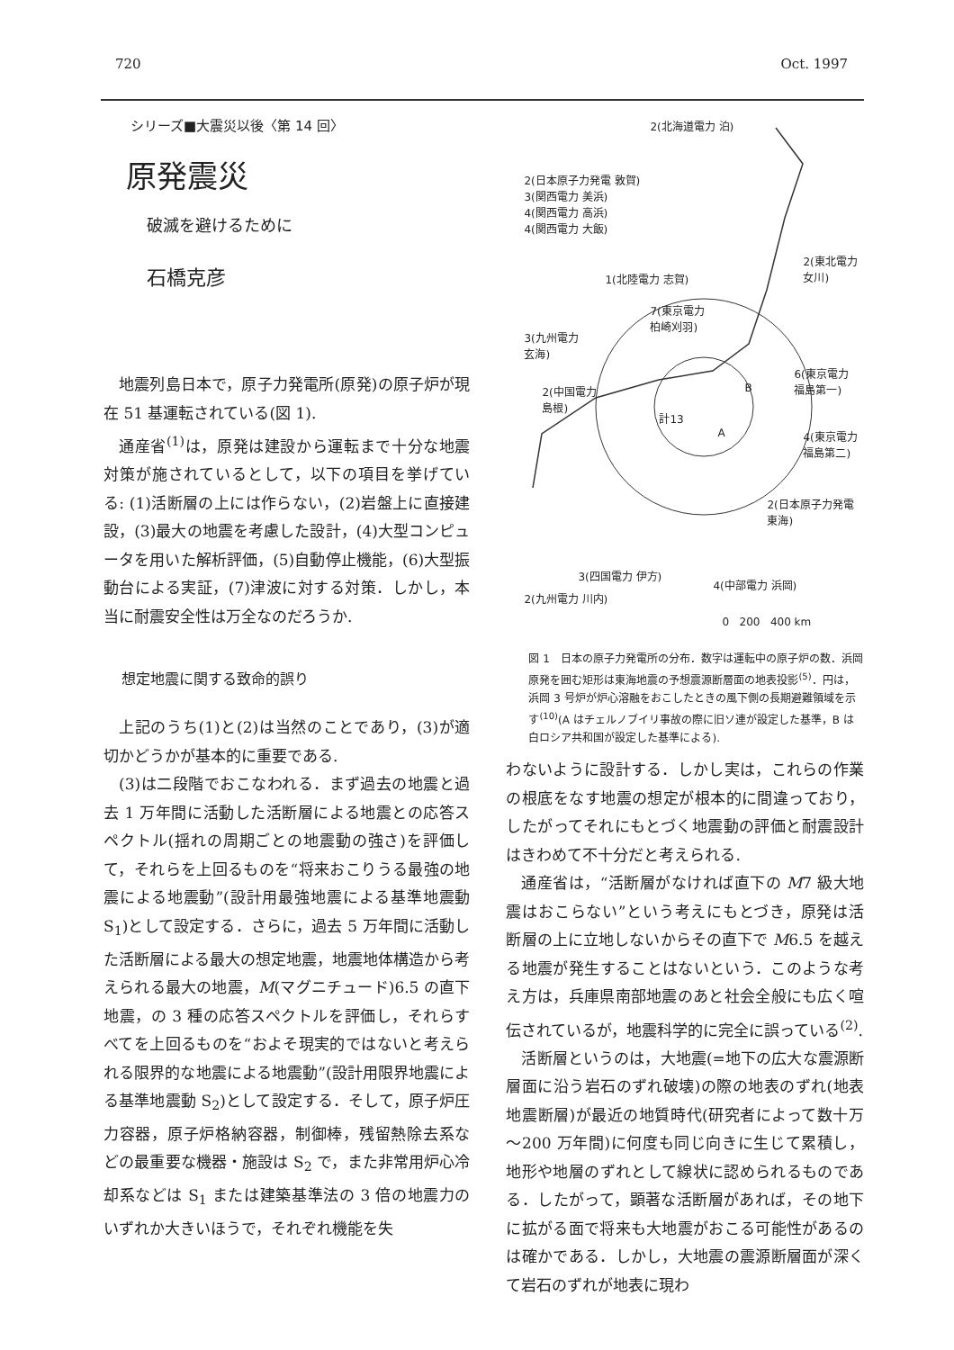720 Oct. 1997
シリーズ■大震災以後〈第 14 回〉
原発震災
破滅を避けるために
石橋克彦
地震列島日本で，原子力発電所(原発)の原子炉が現在 51 基運転されている(図 1).
通産省<sup>(1)</sup>は，原発は建設から運転まで十分な地震対策が施されているとして，以下の項目を挙げている: (1)活断層の上には作らない，(2)岩盤上に直接建設，(3)最大の地震を考慮した設計，(4)大型コンピュータを用いた解析評価，(5)自動停止機能，(6)大型振動台による実証，(7)津波に対する対策．しかし，本当に耐震安全性は万全なのだろうか.
想定地震に関する致命的誤り
上記のうち(1)と(2)は当然のことであり，(3)が適切かどうかが基本的に重要である.
(3)は二段階でおこなわれる．まず過去の地震と過去 1 万年間に活動した活断層による地震との応答スペクトル(揺れの周期ごとの地震動の強さ)を評価して，それらを上回るものを“将来おこりうる最強の地震による地震動”(設計用最強地震による基準地震動 S<sub>1</sub>)として設定する．さらに，過去 5 万年間に活動した活断層による最大の想定地震，地震地体構造から考えられる最大の地震，M(マグニチュード)6.5 の直下地震，の 3 種の応答スペクトルを評価し，それらすべてを上回るものを“およそ現実的ではないと考えられる限界的な地震による地震動”(設計用限界地震による基準地震動 S<sub>2</sub>)として設定する．そして，原子炉圧力容器，原子炉格納容器，制御棒，残留熱除去系などの最重要な機器・施設は S<sub>2</sub> で，また非常用炉心冷却系などは S<sub>1</sub> または建築基準法の 3 倍の地震力のいずれか大きいほうで，それぞれ機能を失
2(北海道電力 泊)
2(日本原子力発電 敦賀)
3(関西電力 美浜)
4(関西電力 高浜)
4(関西電力 大飯)
2(東北電力
女川)
1(北陸電力 志賀)
7(東京電力
柏崎刈羽)
3(九州電力
玄海)
6(東京電力
福島第一)
2(中国電力
島根)
B
計13
A
4(東京電力
福島第二)
2(日本原子力発電
東海)
3(四国電力 伊方)
2(九州電力 川内)
4(中部電力 浜岡)
0 200 400 km
図 1　日本の原子力発電所の分布．数字は運転中の原子炉の数．浜岡原発を囲む矩形は東海地震の予想震源断層面の地表投影<sup>(5)</sup>．円は，浜岡 3 号炉が炉心溶融をおこしたときの風下側の長期避難領域を示す<sup>(10)</sup>(A はチェルノブイリ事故の際に旧ソ連が設定した基準，B は白ロシア共和国が設定した基準による).
わないように設計する．しかし実は，これらの作業の根底をなす地震の想定が根本的に間違っており，したがってそれにもとづく地震動の評価と耐震設計はきわめて不十分だと考えられる.
通産省は，“活断層がなければ直下の M7 級大地震はおこらない”という考えにもとづき，原発は活断層の上に立地しないからその直下で M6.5 を越える地震が発生することはないという．このような考え方は，兵庫県南部地震のあと社会全般にも広く喧伝されているが，地震科学的に完全に誤っている<sup>(2)</sup>.
活断層というのは，大地震(=地下の広大な震源断層面に沿う岩石のずれ破壊)の際の地表のずれ(地表地震断層)が最近の地質時代(研究者によって数十万～200 万年間)に何度も同じ向きに生じて累積し，地形や地層のずれとして線状に認められるものである．したがって，顕著な活断層があれば，その地下に拡がる面で将来も大地震がおこる可能性があるのは確かである．しかし，大地震の震源断層面が深くて岩石のずれが地表に現わ